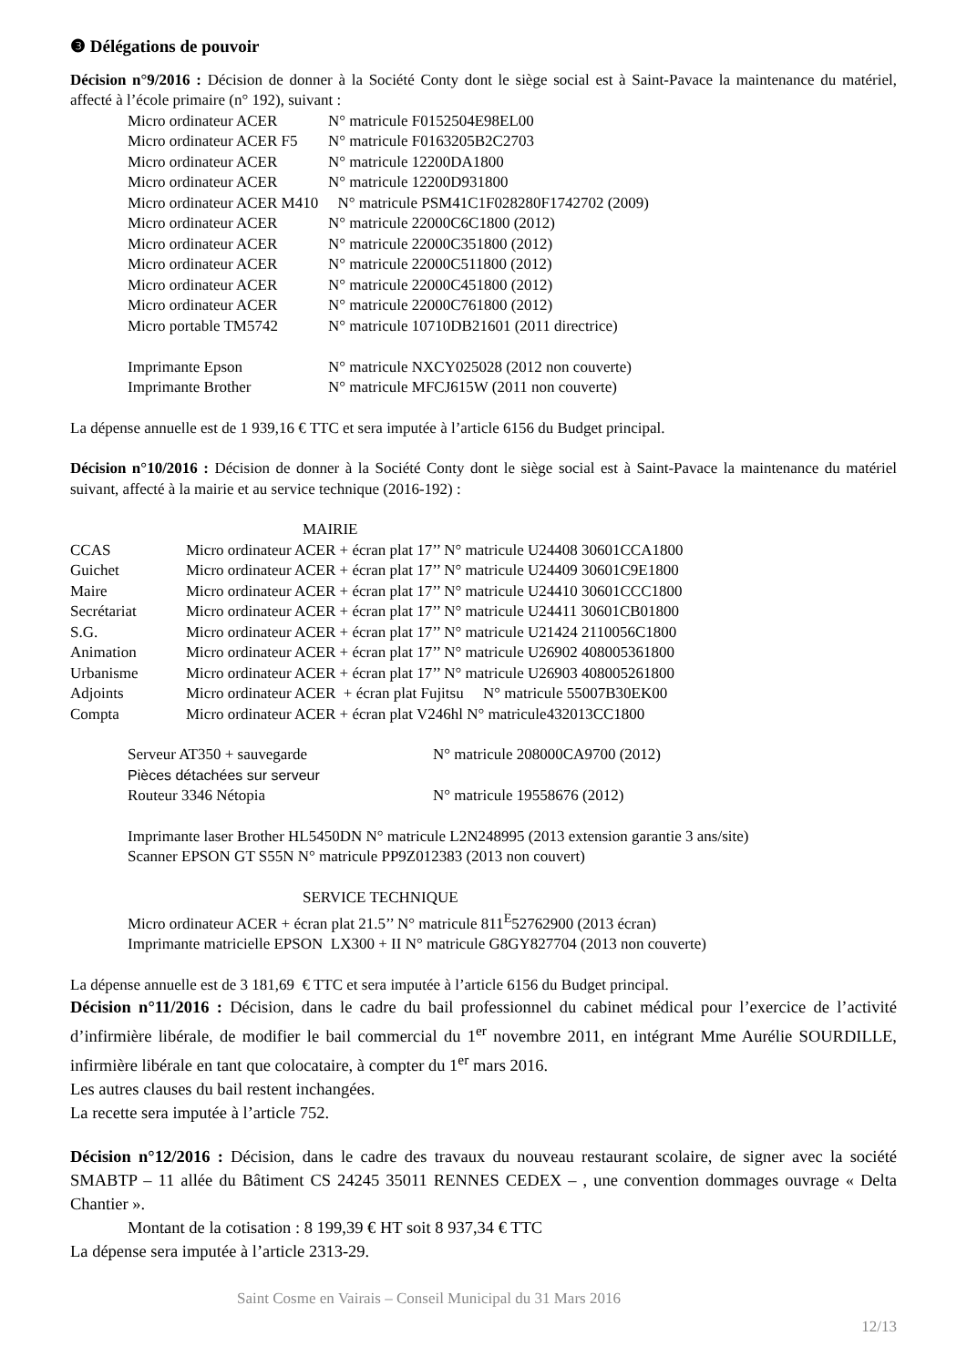❸ Délégations de pouvoir
Décision n°9/2016 : Décision de donner à la Société Conty dont le siège social est à Saint-Pavace la maintenance du matériel, affecté à l’école primaire (n° 192), suivant :
| Micro ordinateur ACER | N° matricule F0152504E98EL00 |
| Micro ordinateur ACER F5 | N° matricule F0163205B2C2703 |
| Micro ordinateur ACER | N° matricule 12200DA1800 |
| Micro ordinateur ACER | N° matricule 12200D931800 |
| Micro ordinateur ACER M410 N° matricule PSM41C1F028280F1742702 (2009) | |
| Micro ordinateur ACER | N° matricule 22000C6C1800 (2012) |
| Micro ordinateur ACER | N° matricule 22000C351800 (2012) |
| Micro ordinateur ACER | N° matricule 22000C511800 (2012) |
| Micro ordinateur ACER | N° matricule 22000C451800 (2012) |
| Micro ordinateur ACER | N° matricule 22000C761800 (2012) |
| Micro portable TM5742 | N° matricule 10710DB21601 (2011 directrice) |
| Imprimante Epson | N° matricule NXCY025028 (2012 non couverte) |
| Imprimante Brother | N° matricule MFCJ615W (2011 non couverte) |
La dépense annuelle est de 1 939,16 € TTC et sera imputée à l’article 6156 du Budget principal.
Décision n°10/2016 : Décision de donner à la Société Conty dont le siège social est à Saint-Pavace la maintenance du matériel suivant, affecté à la mairie et au service technique (2016-192) :
MAIRIE
| CCAS | Micro ordinateur ACER + écran plat 17’’ N° matricule U24408 30601CCA1800 |
| Guichet | Micro ordinateur ACER + écran plat 17’’ N° matricule U24409 30601C9E1800 |
| Maire | Micro ordinateur ACER + écran plat 17’’ N° matricule U24410 30601CCC1800 |
| Secrétariat | Micro ordinateur ACER + écran plat 17’’ N° matricule U24411 30601CB01800 |
| S.G. | Micro ordinateur ACER + écran plat 17’’ N° matricule U21424 2110056C1800 |
| Animation | Micro ordinateur ACER + écran plat 17’’ N° matricule U26902 408005361800 |
| Urbanisme | Micro ordinateur ACER + écran plat 17’’ N° matricule U26903 408005261800 |
| Adjoints | Micro ordinateur ACER + écran plat Fujitsu N° matricule 55007B30EK00 |
| Compta | Micro ordinateur ACER + écran plat V246hl N° matricule432013CC1800 |
| Serveur AT350 + sauvegarde | N° matricule 208000CA9700 (2012) |
| Pièces détachées sur serveur | |
| Routeur 3346 Nétopia | N° matricule 19558676 (2012) |
Imprimante laser Brother HL5450DN N° matricule L2N248995 (2013 extension garantie 3 ans/site)
Scanner EPSON GT S55N N° matricule PP9Z012383 (2013 non couvert)
SERVICE TECHNIQUE
Micro ordinateur ACER + écran plat 21.5’’ N° matricule 811<sup>E</sup>52762900 (2013 écran)
Imprimante matricielle EPSON LX300 + II N° matricule G8GY827704 (2013 non couverte)
La dépense annuelle est de 3 181,69 € TTC et sera imputée à l’article 6156 du Budget principal.
Décision n°11/2016 : Décision, dans le cadre du bail professionnel du cabinet médical pour l’exercice de l’activité d’infirmière libérale, de modifier le bail commercial du 1<sup>er</sup> novembre 2011, en intégrant Mme Aurélie SOURDILLE, infirmière libérale en tant que colocataire, à compter du 1<sup>er</sup> mars 2016.
Les autres clauses du bail restent inchangées.
La recette sera imputée à l’article 752.
Décision n°12/2016 : Décision, dans le cadre des travaux du nouveau restaurant scolaire, de signer avec la société SMABTP – 11 allée du Bâtiment CS 24245 35011 RENNES CEDEX – , une convention dommages ouvrage « Delta Chantier ».
Montant de la cotisation : 8 199,39 € HT soit 8 937,34 € TTC
La dépense sera imputée à l’article 2313-29.
Saint Cosme en Vairais – Conseil Municipal du 31 Mars 2016
12/13